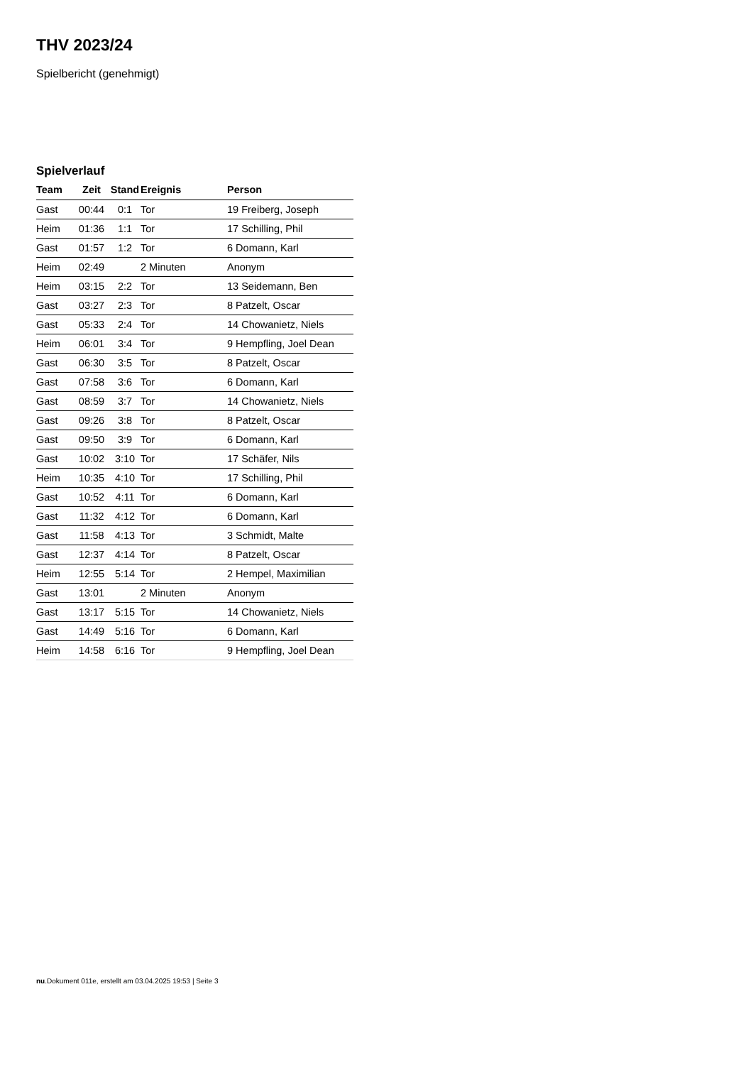THV 2023/24
Spielbericht (genehmigt)
Spielverlauf
| Team | Zeit | Stand | Ereignis | Person |
| --- | --- | --- | --- | --- |
| Gast | 00:44 | 0:1 | Tor | 19 Freiberg, Joseph |
| Heim | 01:36 | 1:1 | Tor | 17 Schilling, Phil |
| Gast | 01:57 | 1:2 | Tor | 6 Domann, Karl |
| Heim | 02:49 | | 2 Minuten | Anonym |
| Heim | 03:15 | 2:2 | Tor | 13 Seidemann, Ben |
| Gast | 03:27 | 2:3 | Tor | 8 Patzelt, Oscar |
| Gast | 05:33 | 2:4 | Tor | 14 Chowanietz, Niels |
| Heim | 06:01 | 3:4 | Tor | 9 Hempfling, Joel Dean |
| Gast | 06:30 | 3:5 | Tor | 8 Patzelt, Oscar |
| Gast | 07:58 | 3:6 | Tor | 6 Domann, Karl |
| Gast | 08:59 | 3:7 | Tor | 14 Chowanietz, Niels |
| Gast | 09:26 | 3:8 | Tor | 8 Patzelt, Oscar |
| Gast | 09:50 | 3:9 | Tor | 6 Domann, Karl |
| Gast | 10:02 | 3:10 | Tor | 17 Schäfer, Nils |
| Heim | 10:35 | 4:10 | Tor | 17 Schilling, Phil |
| Gast | 10:52 | 4:11 | Tor | 6 Domann, Karl |
| Gast | 11:32 | 4:12 | Tor | 6 Domann, Karl |
| Gast | 11:58 | 4:13 | Tor | 3 Schmidt, Malte |
| Gast | 12:37 | 4:14 | Tor | 8 Patzelt, Oscar |
| Heim | 12:55 | 5:14 | Tor | 2 Hempel, Maximilian |
| Gast | 13:01 | | 2 Minuten | Anonym |
| Gast | 13:17 | 5:15 | Tor | 14 Chowanietz, Niels |
| Gast | 14:49 | 5:16 | Tor | 6 Domann, Karl |
| Heim | 14:58 | 6:16 | Tor | 9 Hempfling, Joel Dean |
nu.Dokument 011e, erstellt am 03.04.2025 19:53 | Seite 3